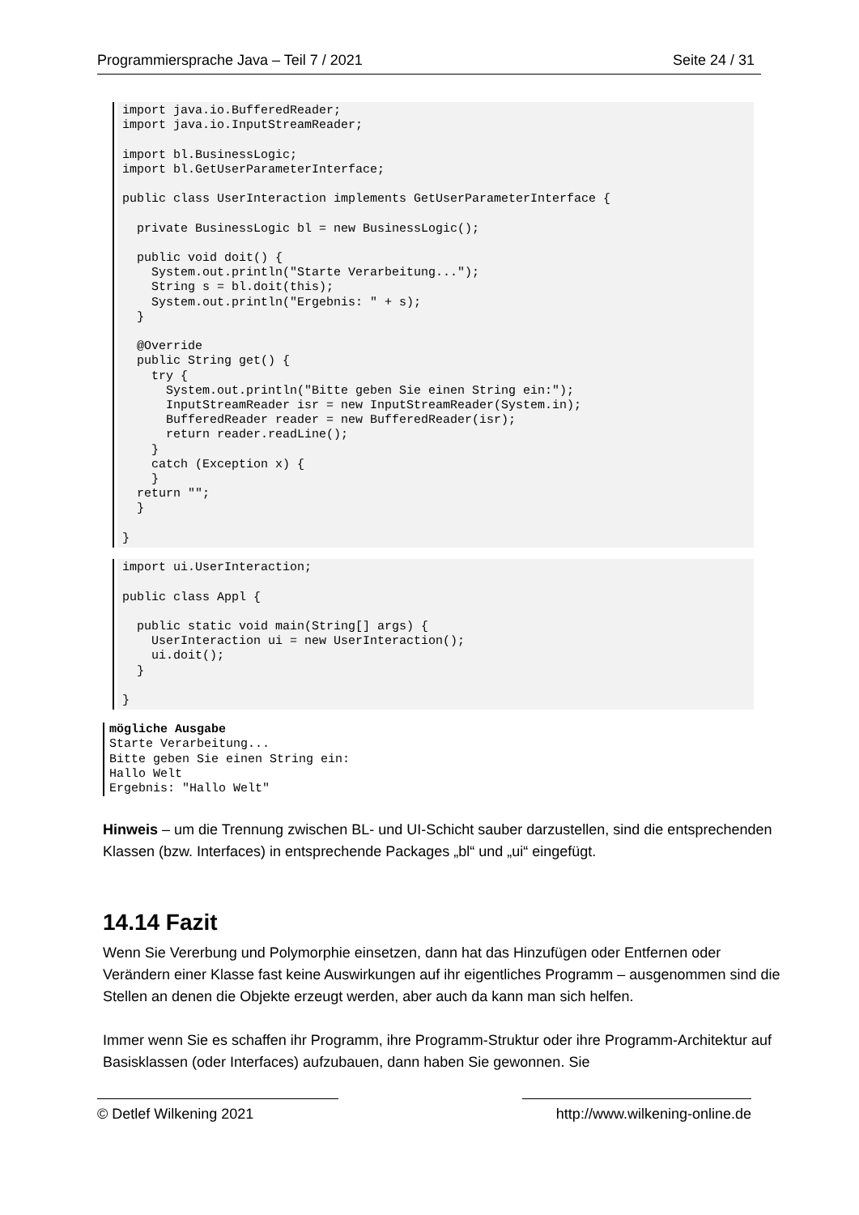Programmiersprache Java – Teil 7 / 2021 Seite 24 / 31
import java.io.BufferedReader;
import java.io.InputStreamReader;

import bl.BusinessLogic;
import bl.GetUserParameterInterface;

public class UserInteraction implements GetUserParameterInterface {

  private BusinessLogic bl = new BusinessLogic();

  public void doit() {
    System.out.println("Starte Verarbeitung...");
    String s = bl.doit(this);
    System.out.println("Ergebnis: " + s);
  }

  @Override
  public String get() {
    try {
      System.out.println("Bitte geben Sie einen String ein:");
      InputStreamReader isr = new InputStreamReader(System.in);
      BufferedReader reader = new BufferedReader(isr);
      return reader.readLine();
    }
    catch (Exception x) {
    }
  return "";
  }

}
import ui.UserInteraction;

public class Appl {

  public static void main(String[] args) {
    UserInteraction ui = new UserInteraction();
    ui.doit();
  }

}
mögliche Ausgabe
Starte Verarbeitung...
Bitte geben Sie einen String ein:
Hallo Welt
Ergebnis: "Hallo Welt"
Hinweis – um die Trennung zwischen BL- und UI-Schicht sauber darzustellen, sind die entsprechenden Klassen (bzw. Interfaces) in entsprechende Packages „bl“ und „ui“ eingefügt.
14.14 Fazit
Wenn Sie Vererbung und Polymorphie einsetzen, dann hat das Hinzufügen oder Entfernen oder Verändern einer Klasse fast keine Auswirkungen auf ihr eigentliches Programm – ausgenommen sind die Stellen an denen die Objekte erzeugt werden, aber auch da kann man sich helfen.
Immer wenn Sie es schaffen ihr Programm, ihre Programm-Struktur oder ihre Programm-Architektur auf Basisklassen (oder Interfaces) aufzubauen, dann haben Sie gewonnen. Sie
© Detlef Wilkening 2021 http://www.wilkening-online.de